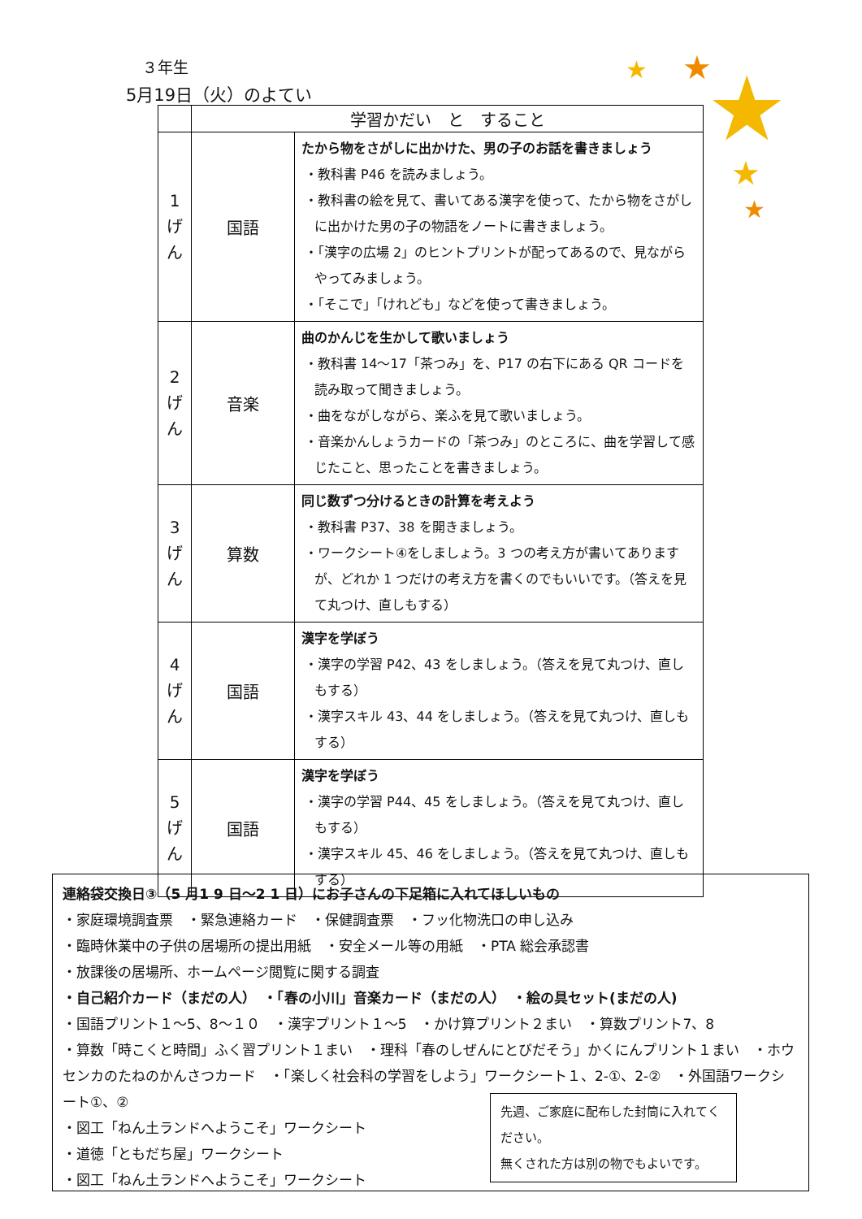★
★
★
★
★
３年生
5月19日（火）のよてい
| | 学習かだい と すること | |
| --- | --- | --- |
| 1 げ ん | 国語 | たから物をさがしに出かけた、男の子のお話を書きましょう ・教科書 P46 を読みましょう。 ・教科書の絵を見て、書いてある漢字を使って、たから物をさがしに出かけた男の子の物語をノートに書きましょう。 ・「漢字の広場 2」のヒントプリントが配ってあるので、見ながらやってみましょう。 ・「そこで」「けれども」などを使って書きましょう。 |
| 2 げ ん | 音楽 | 曲のかんじを生かして歌いましょう ・教科書 14～17「茶つみ」を、P17 の右下にある QR コードを読み取って聞きましょう。 ・曲をながしながら、楽ふを見て歌いましょう。 ・音楽かんしょうカードの「茶つみ」のところに、曲を学習して感じたこと、思ったことを書きましょう。 |
| 3 げ ん | 算数 | 同じ数ずつ分けるときの計算を考えよう ・教科書 P37、38 を開きましょう。 ・ワークシート④をしましょう。3 つの考え方が書いてありますが、どれか 1 つだけの考え方を書くのでもいいです。（答えを見て丸つけ、直しもする） |
| 4 げ ん | 国語 | 漢字を学ぼう ・漢字の学習 P42、43 をしましょう。（答えを見て丸つけ、直しもする） ・漢字スキル 43、44 をしましょう。（答えを見て丸つけ、直しもする） |
| 5 げ ん | 国語 | 漢字を学ぼう ・漢字の学習 P44、45 をしましょう。（答えを見て丸つけ、直しもする） ・漢字スキル 45、46 をしましょう。（答えを見て丸つけ、直しもする） |
連絡袋交換日③（5 月1 9 日～2 1 日）にお子さんの下足箱に入れてほしいもの
・家庭環境調査票　・緊急連絡カード　・保健調査票　・フッ化物洗口の申し込み
・臨時休業中の子供の居場所の提出用紙　・安全メール等の用紙　・PTA 総会承認書
・放課後の居場所、ホームページ閲覧に関する調査
・自己紹介カード（まだの人）　・「春の小川」音楽カード（まだの人）　・絵の具セット(まだの人)
・国語プリント１～5、8～１０　・漢字プリント１～5　・かけ算プリント２まい　・算数プリント7、8
・算数「時こくと時間」ふく習プリント１まい　・理科「春のしぜんにとびだそう」かくにんプリント１まい　・ホウセンカのたねのかんさつカード　・「楽しく社会科の学習をしよう」ワークシート１、2-①、2-②　・外国語ワークシート①、②
・図工「ねん土ランドへようこそ」ワークシート
・道徳「ともだち屋」ワークシート
・図工「ねん土ランドへようこそ」ワークシート
先週、ご家庭に配布した封筒に入れてください。
無くされた方は別の物でもよいです。